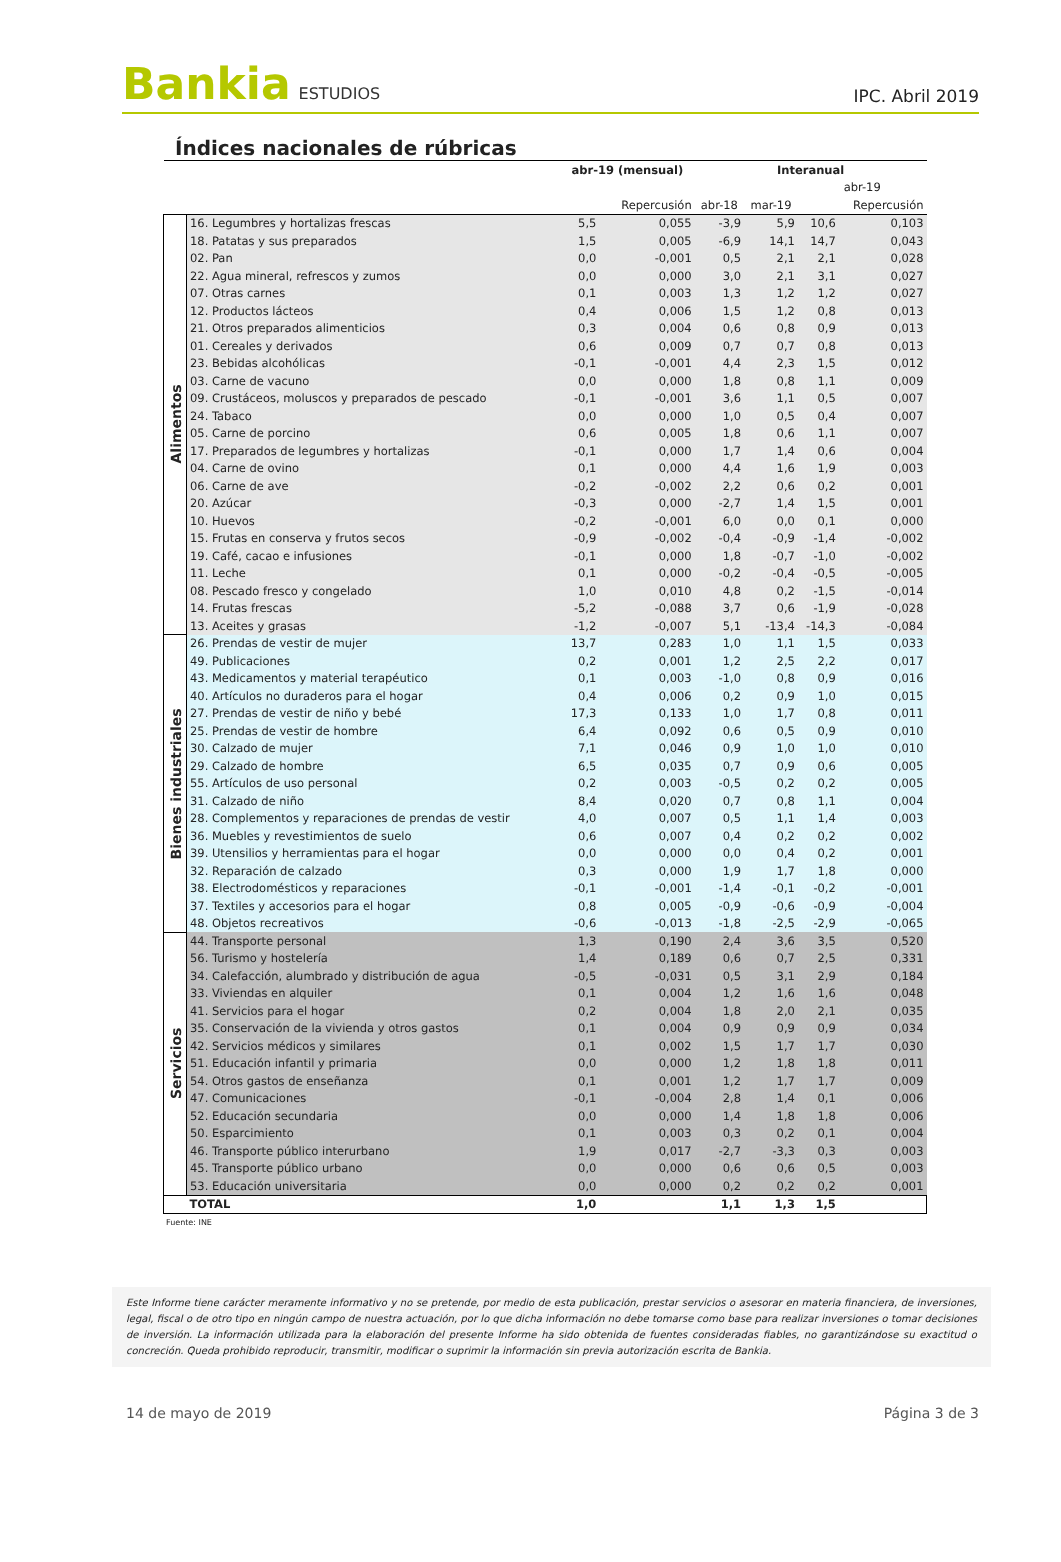Bankia ESTUDIOS
IPC. Abril 2019
Índices nacionales de rúbricas
| | | abr-19 (mensual) | | Interanual | | | |
| --- | --- | --- | --- | --- | --- | --- | --- |
| | | | | | | abr-19 | |
| | | | Repercusión | abr-18 | mar-19 | | Repercusión |
| Alimentos | 16. Legumbres y hortalizas frescas | 5,5 | 0,055 | -3,9 | 5,9 | 10,6 | 0,103 |
| | 18. Patatas y sus preparados | 1,5 | 0,005 | -6,9 | 14,1 | 14,7 | 0,043 |
| | 02. Pan | 0,0 | -0,001 | 0,5 | 2,1 | 2,1 | 0,028 |
| | 22. Agua mineral, refrescos y zumos | 0,0 | 0,000 | 3,0 | 2,1 | 3,1 | 0,027 |
| | 07. Otras carnes | 0,1 | 0,003 | 1,3 | 1,2 | 1,2 | 0,027 |
| | 12. Productos lácteos | 0,4 | 0,006 | 1,5 | 1,2 | 0,8 | 0,013 |
| | 21. Otros preparados alimenticios | 0,3 | 0,004 | 0,6 | 0,8 | 0,9 | 0,013 |
| | 01. Cereales y derivados | 0,6 | 0,009 | 0,7 | 0,7 | 0,8 | 0,013 |
| | 23. Bebidas alcohólicas | -0,1 | -0,001 | 4,4 | 2,3 | 1,5 | 0,012 |
| | 03. Carne de vacuno | 0,0 | 0,000 | 1,8 | 0,8 | 1,1 | 0,009 |
| | 09. Crustáceos, moluscos y preparados de pescado | -0,1 | -0,001 | 3,6 | 1,1 | 0,5 | 0,007 |
| | 24. Tabaco | 0,0 | 0,000 | 1,0 | 0,5 | 0,4 | 0,007 |
| | 05. Carne de porcino | 0,6 | 0,005 | 1,8 | 0,6 | 1,1 | 0,007 |
| | 17. Preparados de legumbres y hortalizas | -0,1 | 0,000 | 1,7 | 1,4 | 0,6 | 0,004 |
| | 04. Carne de ovino | 0,1 | 0,000 | 4,4 | 1,6 | 1,9 | 0,003 |
| | 06. Carne de ave | -0,2 | -0,002 | 2,2 | 0,6 | 0,2 | 0,001 |
| | 20. Azúcar | -0,3 | 0,000 | -2,7 | 1,4 | 1,5 | 0,001 |
| | 10. Huevos | -0,2 | -0,001 | 6,0 | 0,0 | 0,1 | 0,000 |
| | 15. Frutas en conserva y frutos secos | -0,9 | -0,002 | -0,4 | -0,9 | -1,4 | -0,002 |
| | 19. Café, cacao e infusiones | -0,1 | 0,000 | 1,8 | -0,7 | -1,0 | -0,002 |
| | 11. Leche | 0,1 | 0,000 | -0,2 | -0,4 | -0,5 | -0,005 |
| | 08. Pescado fresco y congelado | 1,0 | 0,010 | 4,8 | 0,2 | -1,5 | -0,014 |
| | 14. Frutas frescas | -5,2 | -0,088 | 3,7 | 0,6 | -1,9 | -0,028 |
| | 13. Aceites y grasas | -1,2 | -0,007 | 5,1 | -13,4 | -14,3 | -0,084 |
| Bienes industriales | 26. Prendas de vestir de mujer | 13,7 | 0,283 | 1,0 | 1,1 | 1,5 | 0,033 |
| | 49. Publicaciones | 0,2 | 0,001 | 1,2 | 2,5 | 2,2 | 0,017 |
| | 43. Medicamentos y material terapéutico | 0,1 | 0,003 | -1,0 | 0,8 | 0,9 | 0,016 |
| | 40. Artículos no duraderos para el hogar | 0,4 | 0,006 | 0,2 | 0,9 | 1,0 | 0,015 |
| | 27. Prendas de vestir de niño y bebé | 17,3 | 0,133 | 1,0 | 1,7 | 0,8 | 0,011 |
| | 25. Prendas de vestir de hombre | 6,4 | 0,092 | 0,6 | 0,5 | 0,9 | 0,010 |
| | 30. Calzado de mujer | 7,1 | 0,046 | 0,9 | 1,0 | 1,0 | 0,010 |
| | 29. Calzado de hombre | 6,5 | 0,035 | 0,7 | 0,9 | 0,6 | 0,005 |
| | 55. Artículos de uso personal | 0,2 | 0,003 | -0,5 | 0,2 | 0,2 | 0,005 |
| | 31. Calzado de niño | 8,4 | 0,020 | 0,7 | 0,8 | 1,1 | 0,004 |
| | 28. Complementos y reparaciones de prendas de vestir | 4,0 | 0,007 | 0,5 | 1,1 | 1,4 | 0,003 |
| | 36. Muebles y revestimientos de suelo | 0,6 | 0,007 | 0,4 | 0,2 | 0,2 | 0,002 |
| | 39. Utensilios y herramientas para el hogar | 0,0 | 0,000 | 0,0 | 0,4 | 0,2 | 0,001 |
| | 32. Reparación de calzado | 0,3 | 0,000 | 1,9 | 1,7 | 1,8 | 0,000 |
| | 38. Electrodomésticos y reparaciones | -0,1 | -0,001 | -1,4 | -0,1 | -0,2 | -0,001 |
| | 37. Textiles y accesorios para el hogar | 0,8 | 0,005 | -0,9 | -0,6 | -0,9 | -0,004 |
| | 48. Objetos recreativos | -0,6 | -0,013 | -1,8 | -2,5 | -2,9 | -0,065 |
| Servicios | 44. Transporte personal | 1,3 | 0,190 | 2,4 | 3,6 | 3,5 | 0,520 |
| | 56. Turismo y hostelería | 1,4 | 0,189 | 0,6 | 0,7 | 2,5 | 0,331 |
| | 34. Calefacción, alumbrado y distribución de agua | -0,5 | -0,031 | 0,5 | 3,1 | 2,9 | 0,184 |
| | 33. Viviendas en alquiler | 0,1 | 0,004 | 1,2 | 1,6 | 1,6 | 0,048 |
| | 41. Servicios para el hogar | 0,2 | 0,004 | 1,8 | 2,0 | 2,1 | 0,035 |
| | 35. Conservación de la vivienda y otros gastos | 0,1 | 0,004 | 0,9 | 0,9 | 0,9 | 0,034 |
| | 42. Servicios médicos y similares | 0,1 | 0,002 | 1,5 | 1,7 | 1,7 | 0,030 |
| | 51. Educación infantil y primaria | 0,0 | 0,000 | 1,2 | 1,8 | 1,8 | 0,011 |
| | 54. Otros gastos de enseñanza | 0,1 | 0,001 | 1,2 | 1,7 | 1,7 | 0,009 |
| | 47. Comunicaciones | -0,1 | -0,004 | 2,8 | 1,4 | 0,1 | 0,006 |
| | 52. Educación secundaria | 0,0 | 0,000 | 1,4 | 1,8 | 1,8 | 0,006 |
| | 50. Esparcimiento | 0,1 | 0,003 | 0,3 | 0,2 | 0,1 | 0,004 |
| | 46. Transporte público interurbano | 1,9 | 0,017 | -2,7 | -3,3 | 0,3 | 0,003 |
| | 45. Transporte público urbano | 0,0 | 0,000 | 0,6 | 0,6 | 0,5 | 0,003 |
| | 53. Educación universitaria | 0,0 | 0,000 | 0,2 | 0,2 | 0,2 | 0,001 |
| | TOTAL | 1,0 | | 1,1 | 1,3 | 1,5 | |
Fuente: INE
Este Informe tiene carácter meramente informativo y no se pretende, por medio de esta publicación, prestar servicios o asesorar en materia financiera, de inversiones, legal, fiscal o de otro tipo en ningún campo de nuestra actuación, por lo que dicha información no debe tomarse como base para realizar inversiones o tomar decisiones de inversión. La información utilizada para la elaboración del presente Informe ha sido obtenida de fuentes consideradas fiables, no garantizándose su exactitud o concreción. Queda prohibido reproducir, transmitir, modificar o suprimir la información sin previa autorización escrita de Bankia.
14 de mayo de 2019 Página 3 de 3